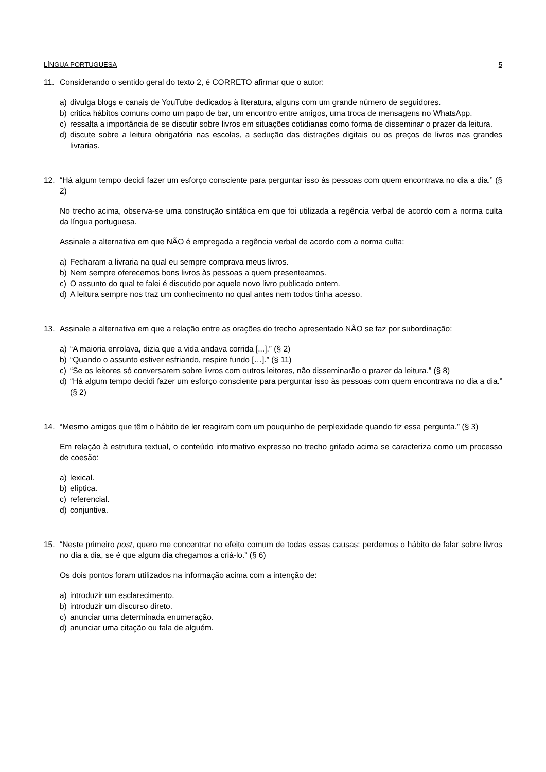LÍNGUA PORTUGUESA 5
11. Considerando o sentido geral do texto 2, é CORRETO afirmar que o autor:
a) divulga blogs e canais de YouTube dedicados à literatura, alguns com um grande número de seguidores.
b) critica hábitos comuns como um papo de bar, um encontro entre amigos, uma troca de mensagens no WhatsApp.
c) ressalta a importância de se discutir sobre livros em situações cotidianas como forma de disseminar o prazer da leitura.
d) discute sobre a leitura obrigatória nas escolas, a sedução das distrações digitais ou os preços de livros nas grandes livrarias.
12. “Há algum tempo decidi fazer um esforço consciente para perguntar isso às pessoas com quem encontrava no dia a dia.” (§ 2)
No trecho acima, observa-se uma construção sintática em que foi utilizada a regência verbal de acordo com a norma culta da língua portuguesa.
Assinale a alternativa em que NÃO é empregada a regência verbal de acordo com a norma culta:
a) Fecharam a livraria na qual eu sempre comprava meus livros.
b) Nem sempre oferecemos bons livros às pessoas a quem presenteamos.
c) O assunto do qual te falei é discutido por aquele novo livro publicado ontem.
d) A leitura sempre nos traz um conhecimento no qual antes nem todos tinha acesso.
13. Assinale a alternativa em que a relação entre as orações do trecho apresentado NÃO se faz por subordinação:
a) “A maioria enrolava, dizia que a vida andava corrida [...].” (§ 2)
b) “Quando o assunto estiver esfriando, respire fundo […].” (§ 11)
c) “Se os leitores só conversarem sobre livros com outros leitores, não disseminarão o prazer da leitura.” (§ 8)
d) “Há algum tempo decidi fazer um esforço consciente para perguntar isso às pessoas com quem encontrava no dia a dia.” (§ 2)
14. “Mesmo amigos que têm o hábito de ler reagiram com um pouquinho de perplexidade quando fiz essa pergunta.” (§ 3)
Em relação à estrutura textual, o conteúdo informativo expresso no trecho grifado acima se caracteriza como um processo de coesão:
a) lexical.
b) elíptica.
c) referencial.
d) conjuntiva.
15. “Neste primeiro post, quero me concentrar no efeito comum de todas essas causas: perdemos o hábito de falar sobre livros no dia a dia, se é que algum dia chegamos a criá-lo.” (§ 6)
Os dois pontos foram utilizados na informação acima com a intenção de:
a) introduzir um esclarecimento.
b) introduzir um discurso direto.
c) anunciar uma determinada enumeração.
d) anunciar uma citação ou fala de alguém.